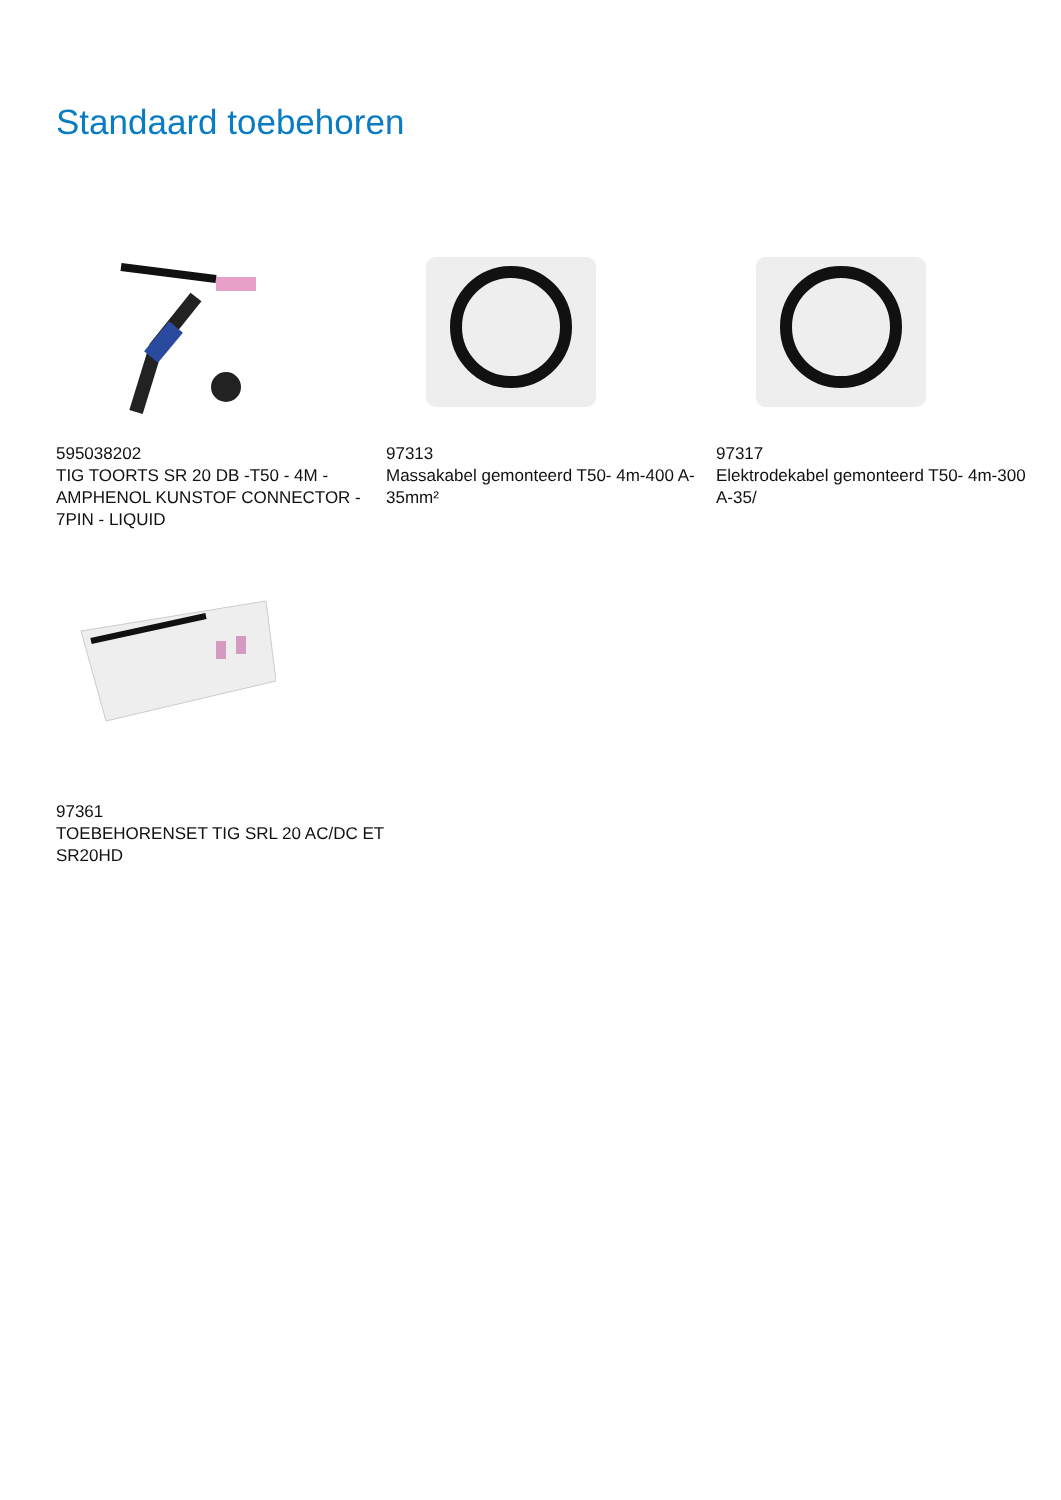Standaard toebehoren
595038202
TIG TOORTS SR 20 DB -T50 - 4M - AMPHENOL KUNSTOF CONNECTOR - 7PIN - LIQUID
97313
Massakabel gemonteerd T50- 4m-400 A-35mm²
97317
Elektrodekabel gemonteerd T50- 4m-300 A-35/
97361
TOEBEHORENSET TIG SRL 20 AC/DC ET SR20HD